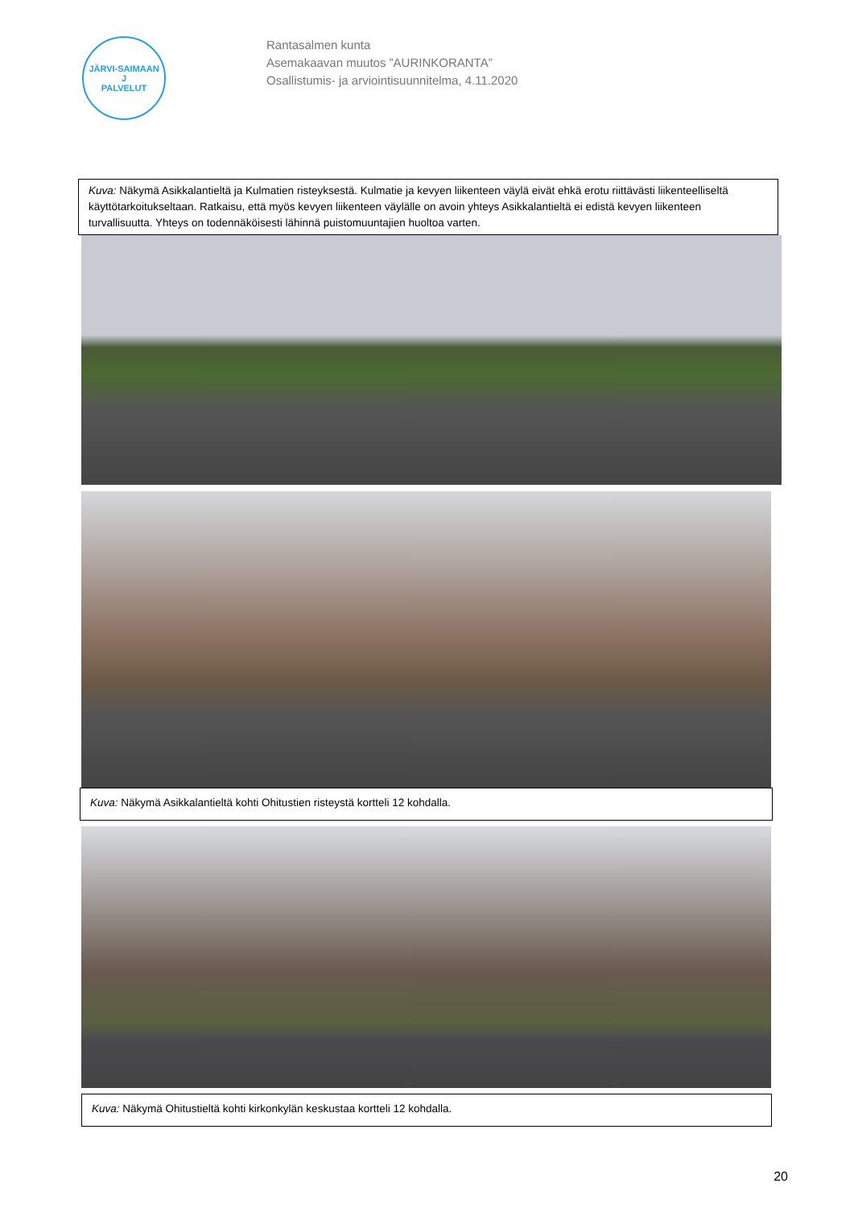JÄRVI-SAIMAAN
J
PALVELUT
Rantasalmen kunta
Asemakaavan muutos ”AURINKORANTA”
Osallistumis- ja arviointisuunnitelma, 4.11.2020
Kuva: Näkymä Asikkalantieltä ja Kulmatien risteyksestä. Kulmatie ja kevyen liikenteen väylä eivät ehkä erotu riittävästi liikenteelliseltä käyttötarkoitukseltaan. Ratkaisu, että myös kevyen liikenteen väylälle on avoin yhteys Asikkalantieltä ei edistä kevyen liikenteen turvallisuutta. Yhteys on todennäköisesti lähinnä puistomuuntajien huoltoa varten.
Kuva: Näkymä Asikkalantieltä kohti Ohitustien risteystä kortteli 12 kohdalla.
Kuva: Näkymä Ohitustieltä kohti kirkonkylän keskustaa kortteli 12 kohdalla.
20